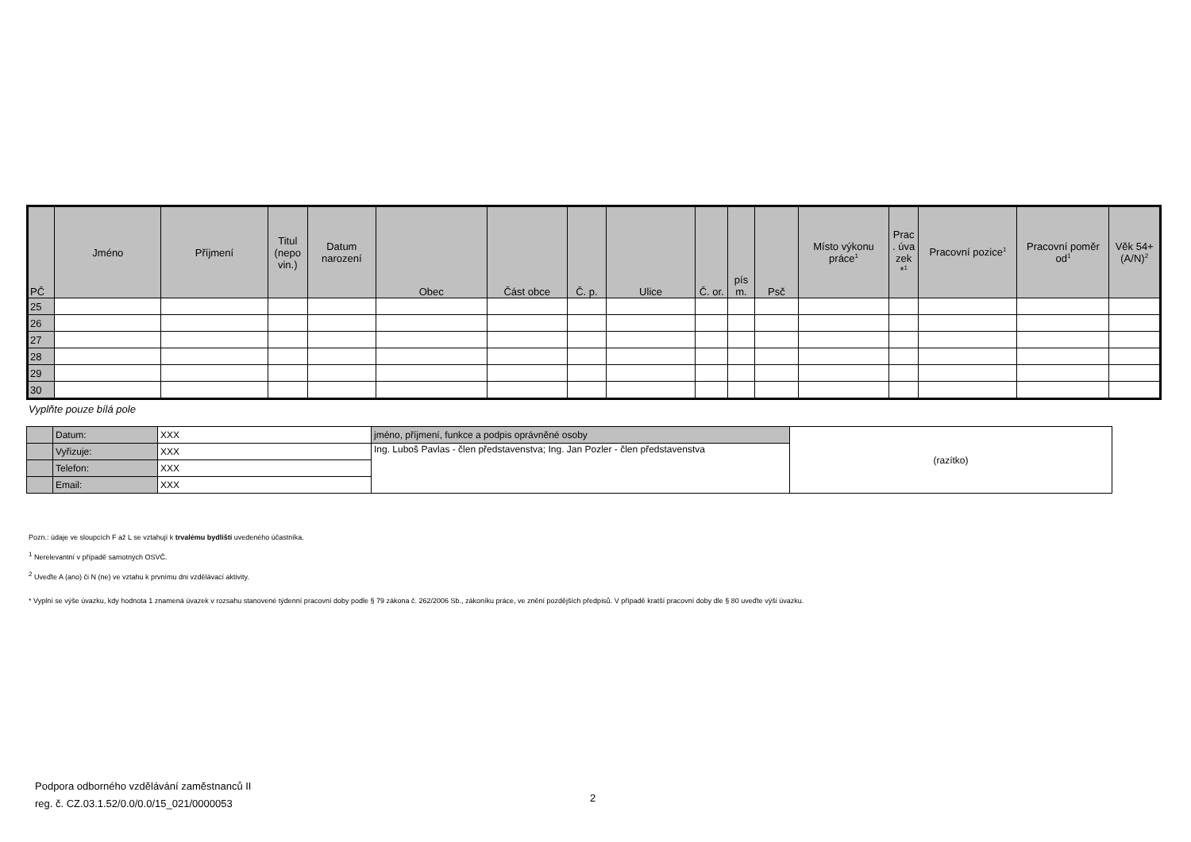| PČ | Jméno | Příjmení | Titul (nepo vin.) | Datum narození | Obec | Část obce | Č. p. | Ulice | Č. or. | pís m. | Psč | Místo výkonu práce<sup>1</sup> | Prac . úva zek *<sup>1</sup> | Pracovní pozice<sup>1</sup> | Pracovní poměr od<sup>1</sup> | Věk 54+ (A/N)<sup>2</sup> |
| --- | --- | --- | --- | --- | --- | --- | --- | --- | --- | --- | --- | --- | --- | --- | --- | --- |
| 25 | | | | | | | | | | | | | | | | |
| 26 | | | | | | | | | | | | | | | | |
| 27 | | | | | | | | | | | | | | | | |
| 28 | | | | | | | | | | | | | | | | |
| 29 | | | | | | | | | | | | | | | | |
| 30 | | | | | | | | | | | | | | | | |
Vyplňte pouze bílá pole
| | Datum: | XXX | jméno, příjmení, funkce a podpis oprávněné osoby | (razítko) |
| | Vyřizuje: | XXX | Ing. Luboš Pavlas - člen představenstva; Ing. Jan Pozler - člen představenstva | |
| | Telefon: | XXX | | |
| | Email: | XXX | | |
Pozn.: údaje ve sloupcích F až L se vztahují k trvalému bydlišti uvedeného účastníka.
<sup>1</sup> Nerelevantní v případě samotných OSVČ.
<sup>2</sup> Uveďte A (ano) či N (ne) ve vztahu k prvnímu dni vzdělávací aktivity.
* Vyplní se výše úvazku, kdy hodnota 1 znamená úvazek v rozsahu stanovené týdenní pracovní doby podle § 79 zákona č. 262/2006 Sb., zákoníku práce, ve znění pozdějších předpisů. V případě kratší pracovní doby dle § 80 uveďte výši úvazku.
Podpora odborného vzdělávání zaměstnanců II
reg. č. CZ.03.1.52/0.0/0.0/15_021/0000053
2